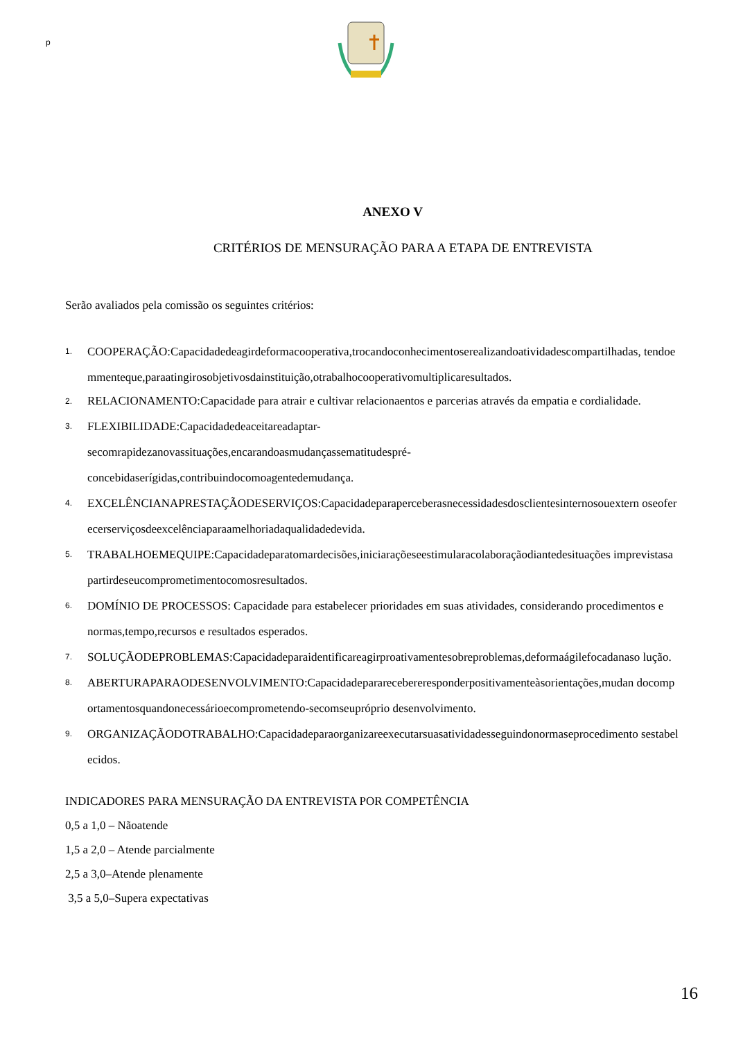p
ANEXO V
CRITÉRIOS DE MENSURAÇÃO PARA A ETAPA DE ENTREVISTA
Serão avaliados pela comissão os seguintes critérios:
1. COOPERAÇÃO:Capacidadedeagirdeformacooperativa,trocandoconhecimentoserealizandoatividadescompartilhadas, tendoemmenteque,paraatingirosobjetivosdainstituição,otrabalhocooperativomultiplicaresultados.
2. RELACIONAMENTO:Capacidade para atrair e cultivar relacionaentos e parcerias através da empatia e cordialidade.
3. FLEXIBILIDADE:Capacidadedeaceitareadaptar-
secomrapidezanovassituações,encarandoasmudançassematitudespré-
concebidaserígidas,contribuindocomoagentedemudança.
4. EXCELÊNCIANAPRESTAÇÃODESERVIÇOS:Capacidadeparaperceberasnecessidadesdosclientesinternosouextern oseoferecerserviçosdeexcelênciaparaamelhoriadaqualidadedevida.
5. TRABALHOEMEQUIPE:Capacidadeparatomardecisões,iniciaraçõeseestimularacolaboraçãodiantedesituações imprevistasapartirdeseucomprometimentocomosresultados.
6. DOMÍNIO DE PROCESSOS: Capacidade para estabelecer prioridades em suas atividades, considerando procedimentos e normas,tempo,recursos e resultados esperados.
7. SOLUÇÃODEPROBLEMAS:Capacidadeparaidentificareagirproativamentesobreproblemas,deformaágilefocadanaso lução.
8. ABERTURAPARAODESENVOLVIMENTO:Capacidadepararecebereresponderpositivamenteàsorientações,mudan docomportamentosquandonecessárioecomprometendo-secomseupróprio desenvolvimento.
9. ORGANIZAÇÃODOTRABALHO:Capacidadeparaorganizareexecutarsuasatividadesseguindonormaseprocedimento sestabelecidos.
INDICADORES PARA MENSURAÇÃO DA ENTREVISTA POR COMPETÊNCIA
0,5 a 1,0 – Nãoatende
1,5 a 2,0 – Atende parcialmente
2,5 a 3,0–Atende plenamente
3,5 a 5,0–Supera expectativas
16